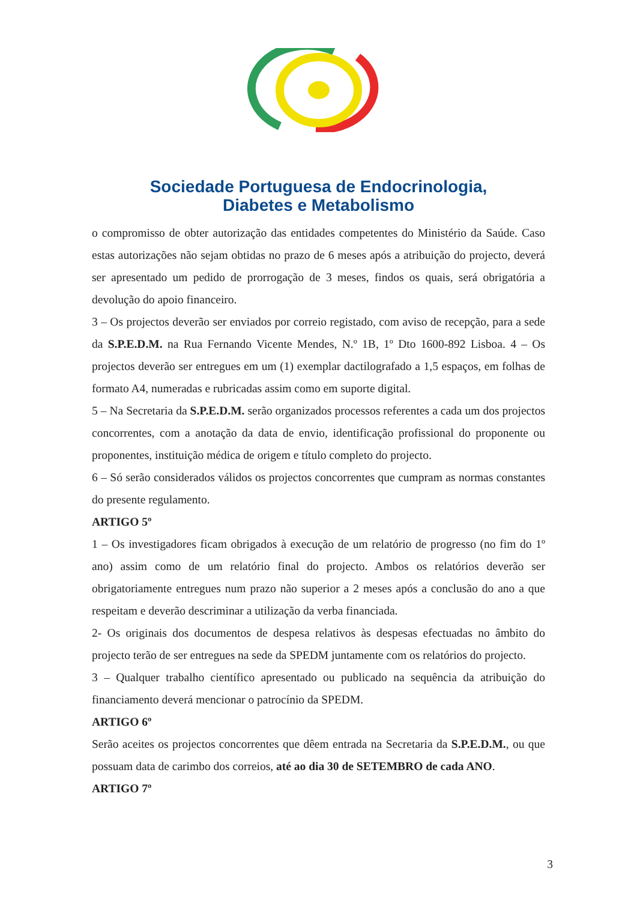Sociedade Portuguesa de Endocrinologia,
Diabetes e Metabolismo
o compromisso de obter autorização das entidades competentes do Ministério da Saúde. Caso estas autorizações não sejam obtidas no prazo de 6 meses após a atribuição do projecto, deverá ser apresentado um pedido de prorrogação de 3 meses, findos os quais, será obrigatória a devolução do apoio financeiro.
3 – Os projectos deverão ser enviados por correio registado, com aviso de recepção, para a sede da S.P.E.D.M. na Rua Fernando Vicente Mendes, N.º 1B, 1º Dto 1600-892 Lisboa. 4 – Os projectos deverão ser entregues em um (1) exemplar dactilografado a 1,5 espaços, em folhas de formato A4, numeradas e rubricadas assim como em suporte digital.
5 – Na Secretaria da S.P.E.D.M. serão organizados processos referentes a cada um dos projectos concorrentes, com a anotação da data de envio, identificação profissional do proponente ou proponentes, instituição médica de origem e título completo do projecto.
6 – Só serão considerados válidos os projectos concorrentes que cumpram as normas constantes do presente regulamento.
ARTIGO 5º
1 – Os investigadores ficam obrigados à execução de um relatório de progresso (no fim do 1º ano) assim como de um relatório final do projecto. Ambos os relatórios deverão ser obrigatoriamente entregues num prazo não superior a 2 meses após a conclusão do ano a que respeitam e deverão descriminar a utilização da verba financiada.
2- Os originais dos documentos de despesa relativos às despesas efectuadas no âmbito do projecto terão de ser entregues na sede da SPEDM juntamente com os relatórios do projecto.
3 – Qualquer trabalho científico apresentado ou publicado na sequência da atribuição do financiamento deverá mencionar o patrocínio da SPEDM.
ARTIGO 6º
Serão aceites os projectos concorrentes que dêem entrada na Secretaria da S.P.E.D.M., ou que possuam data de carimbo dos correios, até ao dia 30 de SETEMBRO de cada ANO.
ARTIGO 7º
3